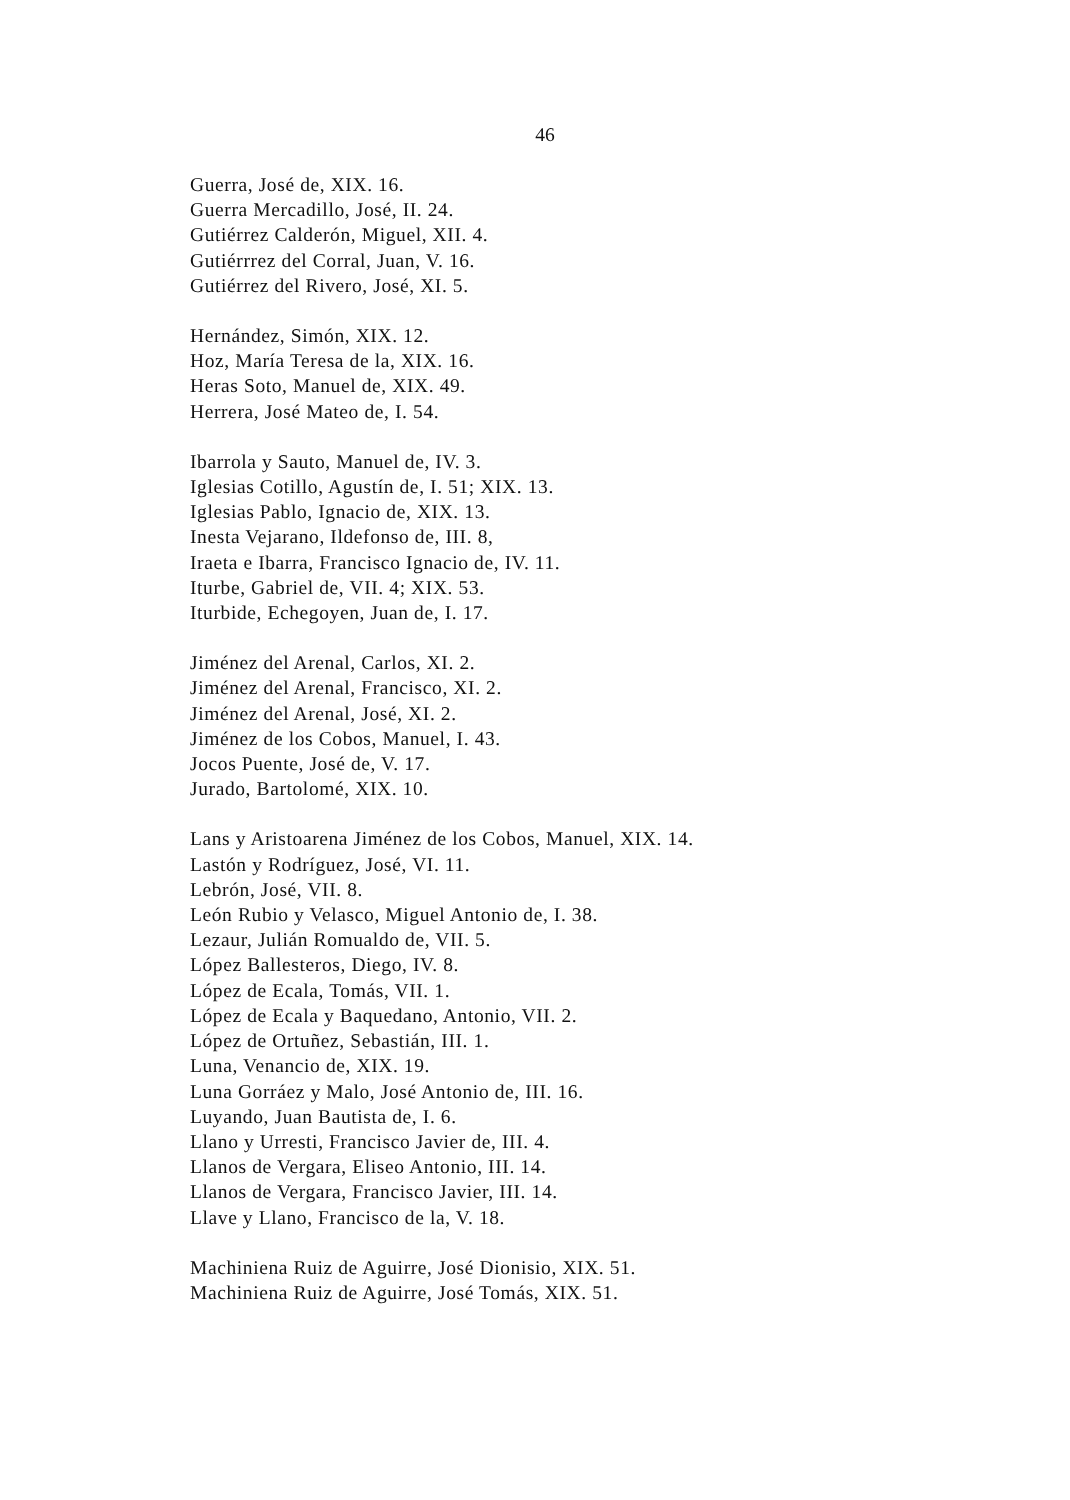46
Guerra, José de, XIX. 16.
Guerra Mercadillo, José, II. 24.
Gutiérrez Calderón, Miguel, XII. 4.
Gutiérrrez del Corral, Juan, V. 16.
Gutiérrez del Rivero, José, XI. 5.
Hernández, Simón, XIX. 12.
Hoz, María Teresa de la, XIX. 16.
Heras Soto, Manuel de, XIX. 49.
Herrera, José Mateo de, I. 54.
Ibarrola y Sauto, Manuel de, IV. 3.
Iglesias Cotillo, Agustín de, I. 51; XIX. 13.
Iglesias Pablo, Ignacio de, XIX. 13.
Inesta Vejarano, Ildefonso de, III. 8,
Iraeta e Ibarra, Francisco Ignacio de, IV. 11.
Iturbe, Gabriel de, VII. 4; XIX. 53.
Iturbide, Echegoyen, Juan de, I. 17.
Jiménez del Arenal, Carlos, XI. 2.
Jiménez del Arenal, Francisco, XI. 2.
Jiménez del Arenal, José, XI. 2.
Jiménez de los Cobos, Manuel, I. 43.
Jocos Puente, José de, V. 17.
Jurado, Bartolomé, XIX. 10.
Lans y Aristoarena Jiménez de los Cobos, Manuel, XIX. 14.
Lastón y Rodríguez, José, VI. 11.
Lebrón, José, VII. 8.
León Rubio y Velasco, Miguel Antonio de, I. 38.
Lezaur, Julián Romualdo de, VII. 5.
López Ballesteros, Diego, IV. 8.
López de Ecala, Tomás, VII. 1.
López de Ecala y Baquedano, Antonio, VII. 2.
López de Ortuñez, Sebastián, III. 1.
Luna, Venancio de, XIX. 19.
Luna Gorráez y Malo, José Antonio de, III. 16.
Luyando, Juan Bautista de, I. 6.
Llano y Urresti, Francisco Javier de, III. 4.
Llanos de Vergara, Eliseo Antonio, III. 14.
Llanos de Vergara, Francisco Javier, III. 14.
Llave y Llano, Francisco de la, V. 18.
Machiniena Ruiz de Aguirre, José Dionisio, XIX. 51.
Machiniena Ruiz de Aguirre, José Tomás, XIX. 51.